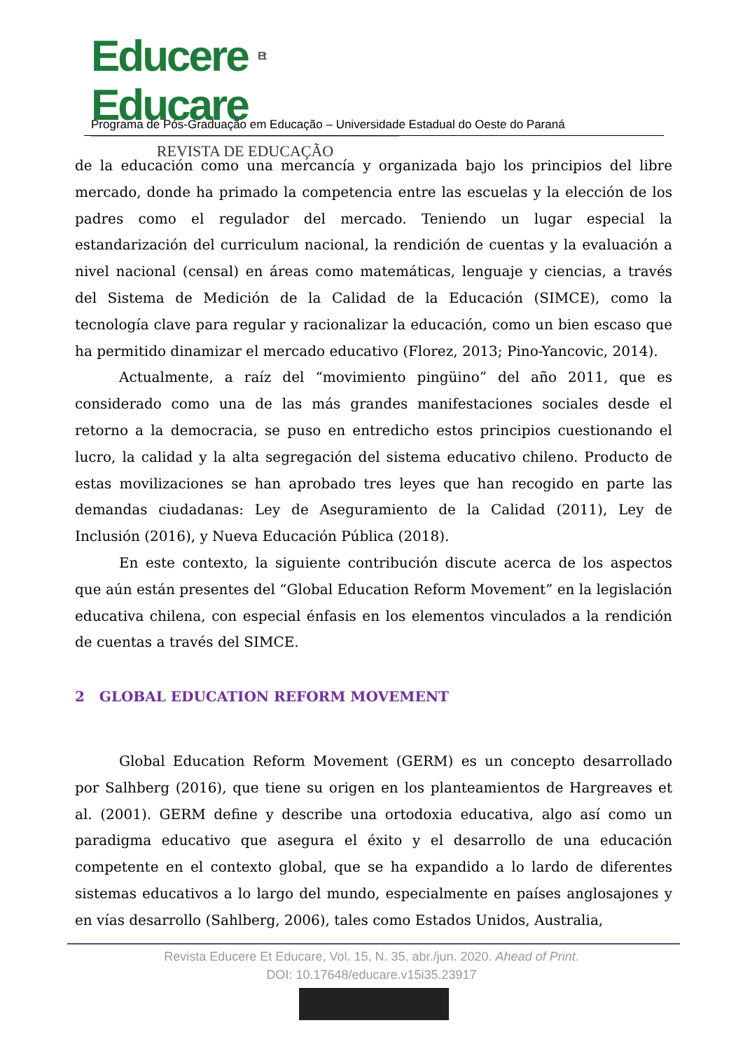Educere Et Educare
REVISTA DE EDUCAÇÃO
Programa de Pós-Graduação em Educação – Universidade Estadual do Oeste do Paraná
de la educación como una mercancía y organizada bajo los principios del libre mercado, donde ha primado la competencia entre las escuelas y la elección de los padres como el regulador del mercado. Teniendo un lugar especial la estandarización del curriculum nacional, la rendición de cuentas y la evaluación a nivel nacional (censal) en áreas como matemáticas, lenguaje y ciencias, a través del Sistema de Medición de la Calidad de la Educación (SIMCE), como la tecnología clave para regular y racionalizar la educación, como un bien escaso que ha permitido dinamizar el mercado educativo (Florez, 2013; Pino-Yancovic, 2014).
Actualmente, a raíz del “movimiento pingüino” del año 2011, que es considerado como una de las más grandes manifestaciones sociales desde el retorno a la democracia, se puso en entredicho estos principios cuestionando el lucro, la calidad y la alta segregación del sistema educativo chileno. Producto de estas movilizaciones se han aprobado tres leyes que han recogido en parte las demandas ciudadanas: Ley de Aseguramiento de la Calidad (2011), Ley de Inclusión (2016), y Nueva Educación Pública (2018).
En este contexto, la siguiente contribución discute acerca de los aspectos que aún están presentes del “Global Education Reform Movement” en la legislación educativa chilena, con especial énfasis en los elementos vinculados a la rendición de cuentas a través del SIMCE.
2 GLOBAL EDUCATION REFORM MOVEMENT
Global Education Reform Movement (GERM) es un concepto desarrollado por Salhberg (2016), que tiene su origen en los planteamientos de Hargreaves et al. (2001). GERM define y describe una ortodoxia educativa, algo así como un paradigma educativo que asegura el éxito y el desarrollo de una educación competente en el contexto global, que se ha expandido a lo lardo de diferentes sistemas educativos a lo largo del mundo, especialmente en países anglosajones y en vías desarrollo (Sahlberg, 2006), tales como Estados Unidos, Australia,
Revista Educere Et Educare, Vol. 15, N. 35, abr./jun. 2020. Ahead of Print.
DOI: 10.17648/educare.v15i35.23917